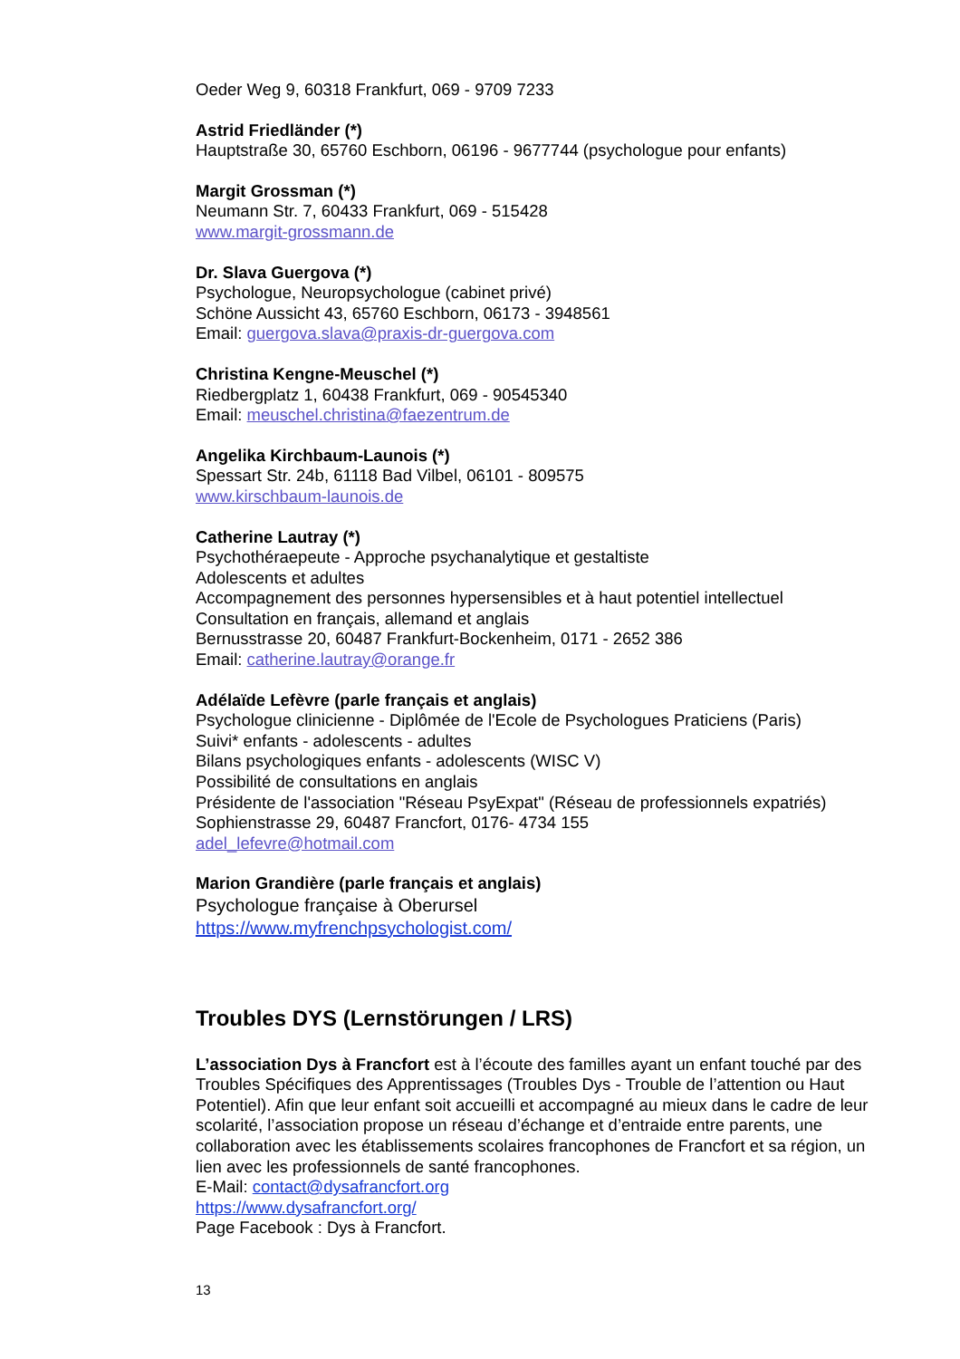Oeder Weg 9, 60318 Frankfurt, 069 - 9709 7233
Astrid Friedländer (*)
Hauptstraße 30, 65760 Eschborn, 06196 - 9677744 (psychologue pour enfants)
Margit Grossman (*)
Neumann Str. 7, 60433 Frankfurt, 069 - 515428
www.margit-grossmann.de
Dr. Slava Guergova (*)
Psychologue, Neuropsychologue (cabinet privé)
Schöne Aussicht 43, 65760 Eschborn, 06173 - 3948561
Email: guergova.slava@praxis-dr-guergova.com
Christina Kengne-Meuschel (*)
Riedbergplatz 1, 60438 Frankfurt, 069 - 90545340
Email: meuschel.christina@faezentrum.de
Angelika Kirchbaum-Launois (*)
Spessart Str. 24b, 61118 Bad Vilbel, 06101 - 809575
www.kirschbaum-launois.de
Catherine Lautray (*)
Psychothéraepeute - Approche psychanalytique et gestaltiste
Adolescents et adultes
Accompagnement des personnes hypersensibles et à haut potentiel intellectuel
Consultation en français, allemand et anglais
Bernusstrasse 20, 60487 Frankfurt-Bockenheim, 0171 - 2652 386
Email: catherine.lautray@orange.fr
Adélaïde Lefèvre (parle français et anglais)
Psychologue clinicienne - Diplômée de l'Ecole de Psychologues Praticiens (Paris)
Suivi* enfants - adolescents - adultes
Bilans psychologiques enfants - adolescents (WISC V)
Possibilité de consultations en anglais
Présidente de l'association "Réseau PsyExpat" (Réseau de professionnels expatriés)
Sophienstrasse 29, 60487 Francfort, 0176- 4734 155
adel_lefevre@hotmail.com
Marion Grandière (parle français et anglais)
Psychologue française à Oberursel
https://www.myfrenchpsychologist.com/
Troubles DYS (Lernstörungen / LRS)
L’association Dys à Francfort est à l’écoute des familles ayant un enfant touché par des Troubles Spécifiques des Apprentissages (Troubles Dys - Trouble de l’attention ou Haut Potentiel). Afin que leur enfant soit accueilli et accompagné au mieux dans le cadre de leur scolarité, l’association propose un réseau d’échange et d’entraide entre parents, une collaboration avec les établissements scolaires francophones de Francfort et sa région, un lien avec les professionnels de santé francophones.
E-Mail: contact@dysafrancfort.org
https://www.dysafrancfort.org/
Page Facebook : Dys à Francfort.
13